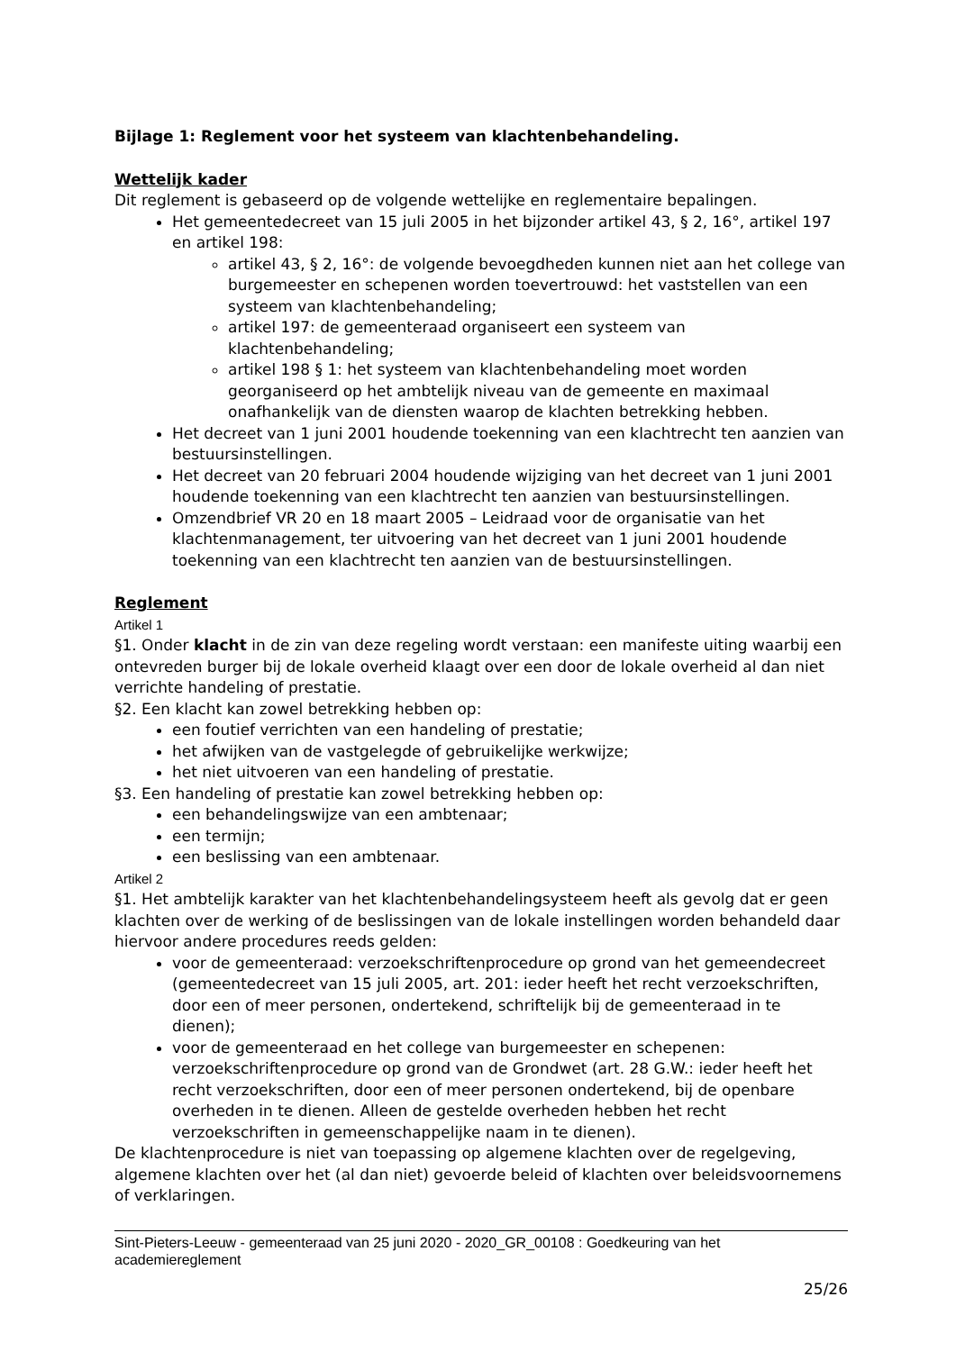Bijlage 1: Reglement voor het systeem van klachtenbehandeling.
Wettelijk kader
Dit reglement is gebaseerd op de volgende wettelijke en reglementaire bepalingen.
Het gemeentedecreet van 15 juli 2005 in het bijzonder artikel 43, § 2, 16°, artikel 197 en artikel 198:
artikel 43, § 2, 16°: de volgende bevoegdheden kunnen niet aan het college van burgemeester en schepenen worden toevertrouwd: het vaststellen van een systeem van klachtenbehandeling;
artikel 197: de gemeenteraad organiseert een systeem van klachtenbehandeling;
artikel 198 § 1: het systeem van klachtenbehandeling moet worden georganiseerd op het ambtelijk niveau van de gemeente en maximaal onafhankelijk van de diensten waarop de klachten betrekking hebben.
Het decreet van 1 juni 2001 houdende toekenning van een klachtrecht ten aanzien van bestuursinstellingen.
Het decreet van 20 februari 2004 houdende wijziging van het decreet van 1 juni 2001 houdende toekenning van een klachtrecht ten aanzien van bestuursinstellingen.
Omzendbrief VR 20 en 18 maart 2005 – Leidraad voor de organisatie van het klachtenmanagement, ter uitvoering van het decreet van 1 juni 2001 houdende toekenning van een klachtrecht ten aanzien van de bestuursinstellingen.
Reglement
Artikel 1
§1. Onder klacht in de zin van deze regeling wordt verstaan: een manifeste uiting waarbij een ontevreden burger bij de lokale overheid klaagt over een door de lokale overheid al dan niet verrichte handeling of prestatie.
§2. Een klacht kan zowel betrekking hebben op:
een foutief verrichten van een handeling of prestatie;
het afwijken van de vastgelegde of gebruikelijke werkwijze;
het niet uitvoeren van een handeling of prestatie.
§3. Een handeling of prestatie kan zowel betrekking hebben op:
een behandelingswijze van een ambtenaar;
een termijn;
een beslissing van een ambtenaar.
Artikel 2
§1. Het ambtelijk karakter van het klachtenbehandelingsysteem heeft als gevolg dat er geen klachten over de werking of de beslissingen van de lokale instellingen worden behandeld daar hiervoor andere procedures reeds gelden:
voor de gemeenteraad: verzoekschriftenprocedure op grond van het gemeendecreet (gemeentedecreet van 15 juli 2005, art. 201: ieder heeft het recht verzoekschriften, door een of meer personen, ondertekend, schriftelijk bij de gemeenteraad in te dienen);
voor de gemeenteraad en het college van burgemeester en schepenen: verzoekschriftenprocedure op grond van de Grondwet (art. 28 G.W.: ieder heeft het recht verzoekschriften, door een of meer personen ondertekend, bij de openbare overheden in te dienen. Alleen de gestelde overheden hebben het recht verzoekschriften in gemeenschappelijke naam in te dienen).
De klachtenprocedure is niet van toepassing op algemene klachten over de regelgeving, algemene klachten over het (al dan niet) gevoerde beleid of klachten over beleidsvoornemens of verklaringen.
Sint-Pieters-Leeuw - gemeenteraad van 25 juni 2020 - 2020_GR_00108 : Goedkeuring van het academiereglement
25/26